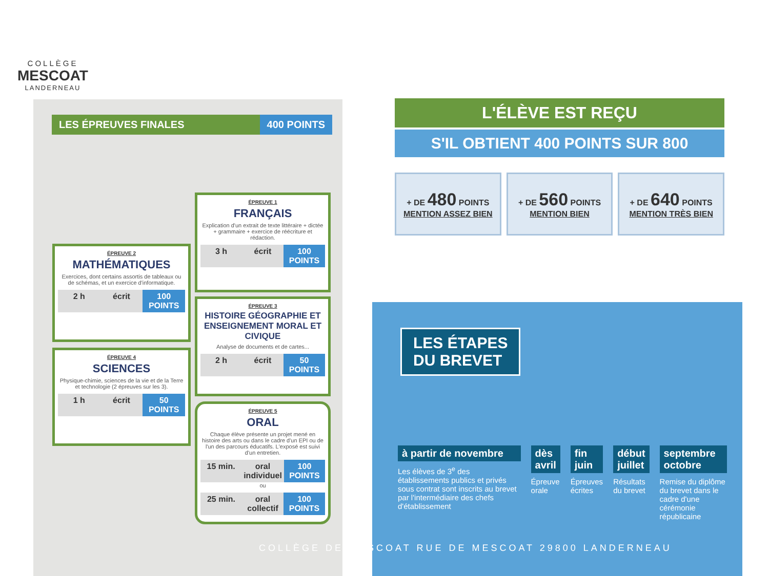COLLÈGE
MESCOAT
LANDERNEAU
LES ÉPREUVES FINALES 400 POINTS
ÉPREUVE 1
FRANÇAIS
Explication d'un extrait de texte littéraire + dictée + grammaire + exercice de réécriture et rédaction.
3 h écrit 100 POINTS
ÉPREUVE 2
MATHÉMATIQUES
Exercices, dont certains assortis de tableaux ou de schémas, et un exercice d'informatique.
2 h écrit 100 POINTS
ÉPREUVE 3
HISTOIRE GÉOGRAPHIE ET ENSEIGNEMENT MORAL ET CIVIQUE
Analyse de documents et de cartes...
2 h écrit 50 POINTS
ÉPREUVE 4
SCIENCES
Physique-chimie, sciences de la vie et de la Terre et technologie (2 épreuves sur les 3).
1 h écrit 50 POINTS
ÉPREUVE 5
ORAL
Chaque élève présente un projet mené en histoire des arts ou dans le cadre d'un EPI ou de l'un des parcours éducatifs. L'exposé est suivi d'un entretien.
15 min. oral individuel 100 POINTS
ou
25 min. oral collectif 100 POINTS
L'ÉLÈVE EST REÇU
S'IL OBTIENT 400 POINTS SUR 800
+ DE 480 POINTS
MENTION ASSEZ BIEN
+ DE 560 POINTS
MENTION BIEN
+ DE 640 POINTS
MENTION TRÈS BIEN
LES ÉTAPES
DU BREVET
à partir de novembre
Les élèves de 3<sup>e</sup> des établissements publics et privés sous contrat sont inscrits au brevet par l'intermédiaire des chefs d'établissement
dès avril
Épreuve orale
fin juin
Épreuves écrites
début juillet
Résultats du brevet
septembre octobre
Remise du diplôme du brevet dans le cadre d'une cérémonie républicaine
COLLÈGE DE MESCOAT RUE DE MESCOAT 29800 LANDERNEAU